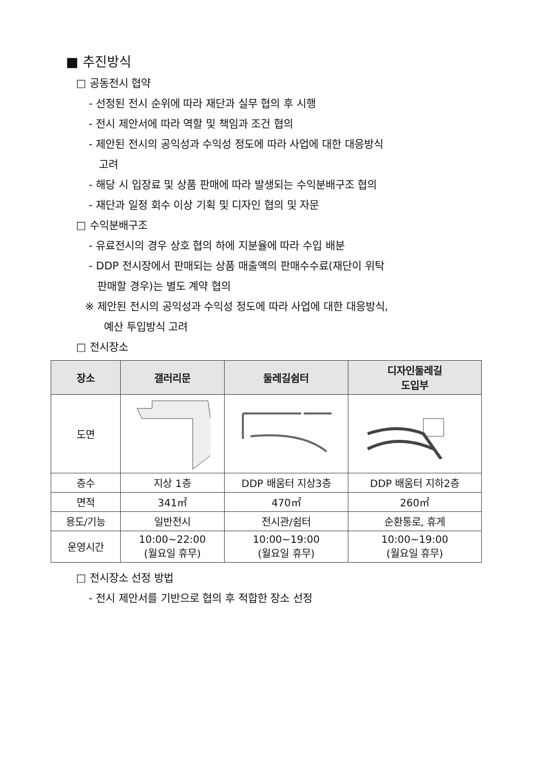■ 추진방식
□ 공동전시 협약
- 선정된 전시 순위에 따라 재단과 실무 협의 후 시행
- 전시 제안서에 따라 역할 및 책임과 조건 협의
- 제안된 전시의 공익성과 수익성 정도에 따라 사업에 대한 대응방식
고려
- 해당 시 입장료 및 상품 판매에 따라 발생되는 수익분배구조 협의
- 재단과 일정 회수 이상 기획 및 디자인 협의 및 자문
□ 수익분배구조
- 유료전시의 경우 상호 협의 하에 지분율에 따라 수입 배분
- DDP 전시장에서 판매되는 상품 매출액의 판매수수료(재단이 위탁
판매할 경우)는 별도 계약 협의
※ 제안된 전시의 공익성과 수익성 정도에 따라 사업에 대한 대응방식,
예산 투입방식 고려
□ 전시장소
| 장소 | 갤러리문 | 둘레길쉼터 | 디자인둘레길 도입부 |
| --- | --- | --- | --- |
| 도면 | | | |
| 층수 | 지상 1층 | DDP 배움터 지상3층 | DDP 배움터 지하2층 |
| 면적 | 341㎡ | 470㎡ | 260㎡ |
| 용도/기능 | 일반전시 | 전시관/쉼터 | 순환통로, 휴게 |
| 운영시간 | 10:00~22:00 (월요일 휴무) | 10:00~19:00 (월요일 휴무) | 10:00~19:00 (월요일 휴무) |
□ 전시장소 선정 방법
- 전시 제안서를 기반으로 협의 후 적합한 장소 선정